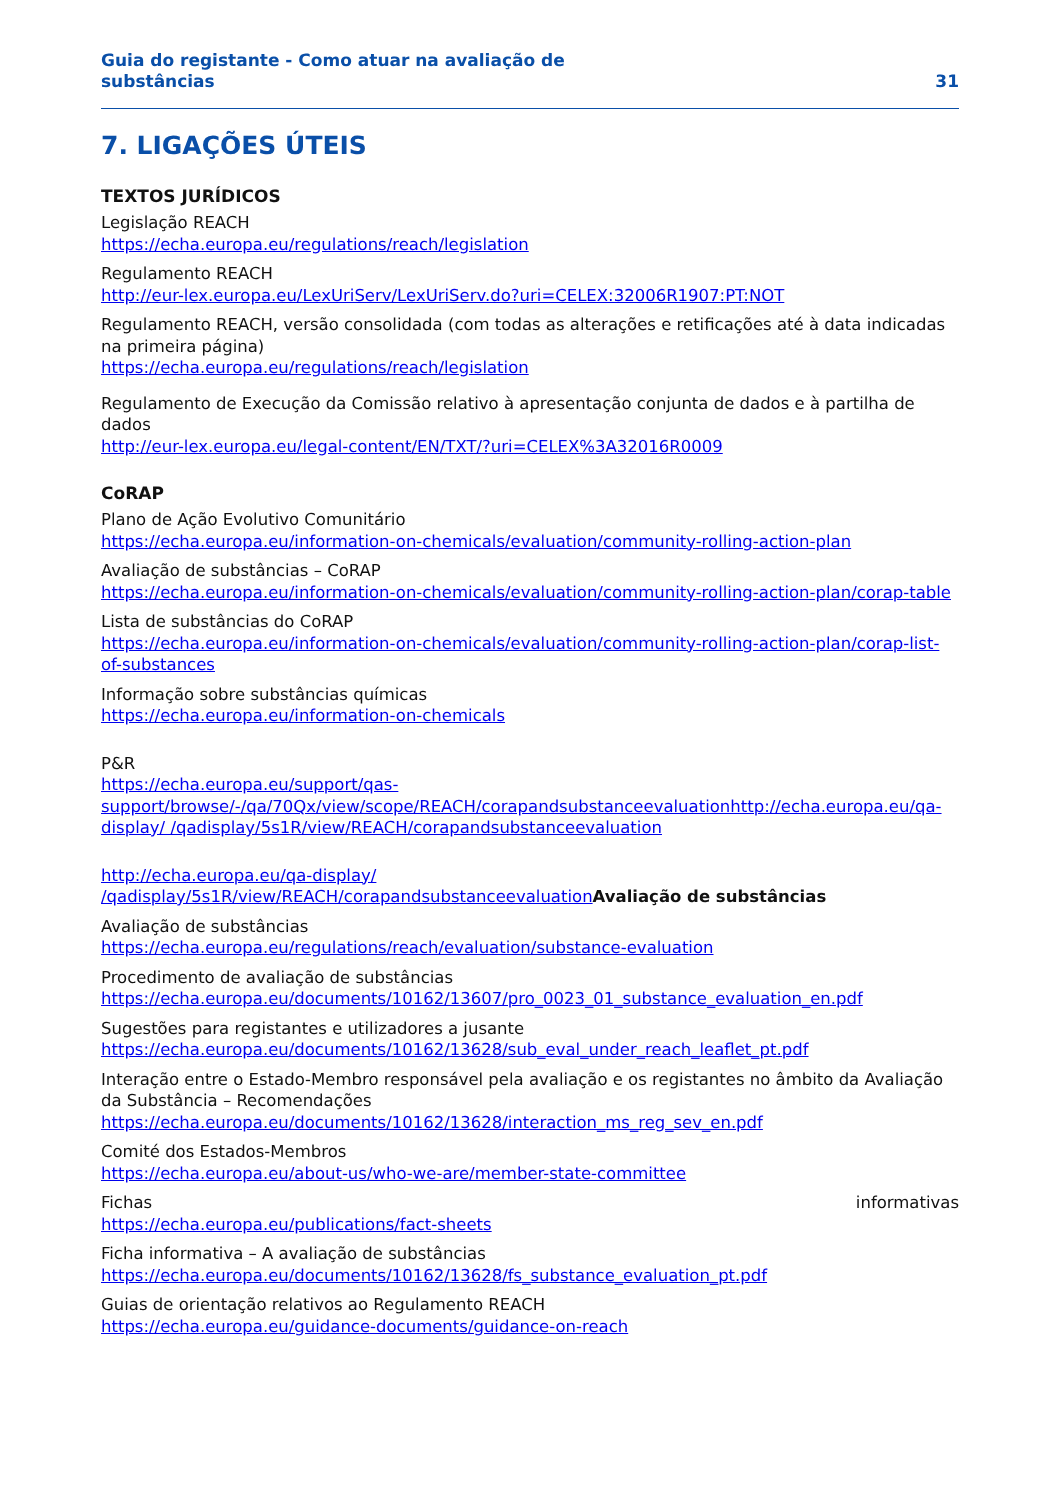Guia do registante - Como atuar na avaliação de
substâncias
31
7. LIGAÇÕES ÚTEIS
TEXTOS JURÍDICOS
Legislação REACH
https://echa.europa.eu/regulations/reach/legislation
Regulamento REACH
http://eur-lex.europa.eu/LexUriServ/LexUriServ.do?uri=CELEX:32006R1907:PT:NOT
Regulamento REACH, versão consolidada (com todas as alterações e retificações até à data indicadas na primeira página)
https://echa.europa.eu/regulations/reach/legislation
Regulamento de Execução da Comissão relativo à apresentação conjunta de dados e à partilha de dados
http://eur-lex.europa.eu/legal-content/EN/TXT/?uri=CELEX%3A32016R0009
CoRAP
Plano de Ação Evolutivo Comunitário
https://echa.europa.eu/information-on-chemicals/evaluation/community-rolling-action-plan
Avaliação de substâncias – CoRAP
https://echa.europa.eu/information-on-chemicals/evaluation/community-rolling-action-plan/corap-table
Lista de substâncias do CoRAP
https://echa.europa.eu/information-on-chemicals/evaluation/community-rolling-action-plan/corap-list-of-substances
Informação sobre substâncias químicas
https://echa.europa.eu/information-on-chemicals
P&R
https://echa.europa.eu/support/qas-support/browse/-/qa/70Qx/view/scope/REACH/corapandsubstanceevaluationhttp://echa.europa.eu/qa-display/ /qadisplay/5s1R/view/REACH/corapandsubstanceevaluation
http://echa.europa.eu/qa-display/ /qadisplay/5s1R/view/REACH/corapandsubstanceevaluation Avaliação de substâncias
Avaliação de substâncias
https://echa.europa.eu/regulations/reach/evaluation/substance-evaluation
Procedimento de avaliação de substâncias
https://echa.europa.eu/documents/10162/13607/pro_0023_01_substance_evaluation_en.pdf
Sugestões para registantes e utilizadores a jusante
https://echa.europa.eu/documents/10162/13628/sub_eval_under_reach_leaflet_pt.pdf
Interação entre o Estado-Membro responsável pela avaliação e os registantes no âmbito da Avaliação da Substância – Recomendações
https://echa.europa.eu/documents/10162/13628/interaction_ms_reg_sev_en.pdf
Comité dos Estados-Membros
https://echa.europa.eu/about-us/who-we-are/member-state-committee
Fichas informativas
https://echa.europa.eu/publications/fact-sheets
Ficha informativa – A avaliação de substâncias
https://echa.europa.eu/documents/10162/13628/fs_substance_evaluation_pt.pdf
Guias de orientação relativos ao Regulamento REACH
https://echa.europa.eu/guidance-documents/guidance-on-reach